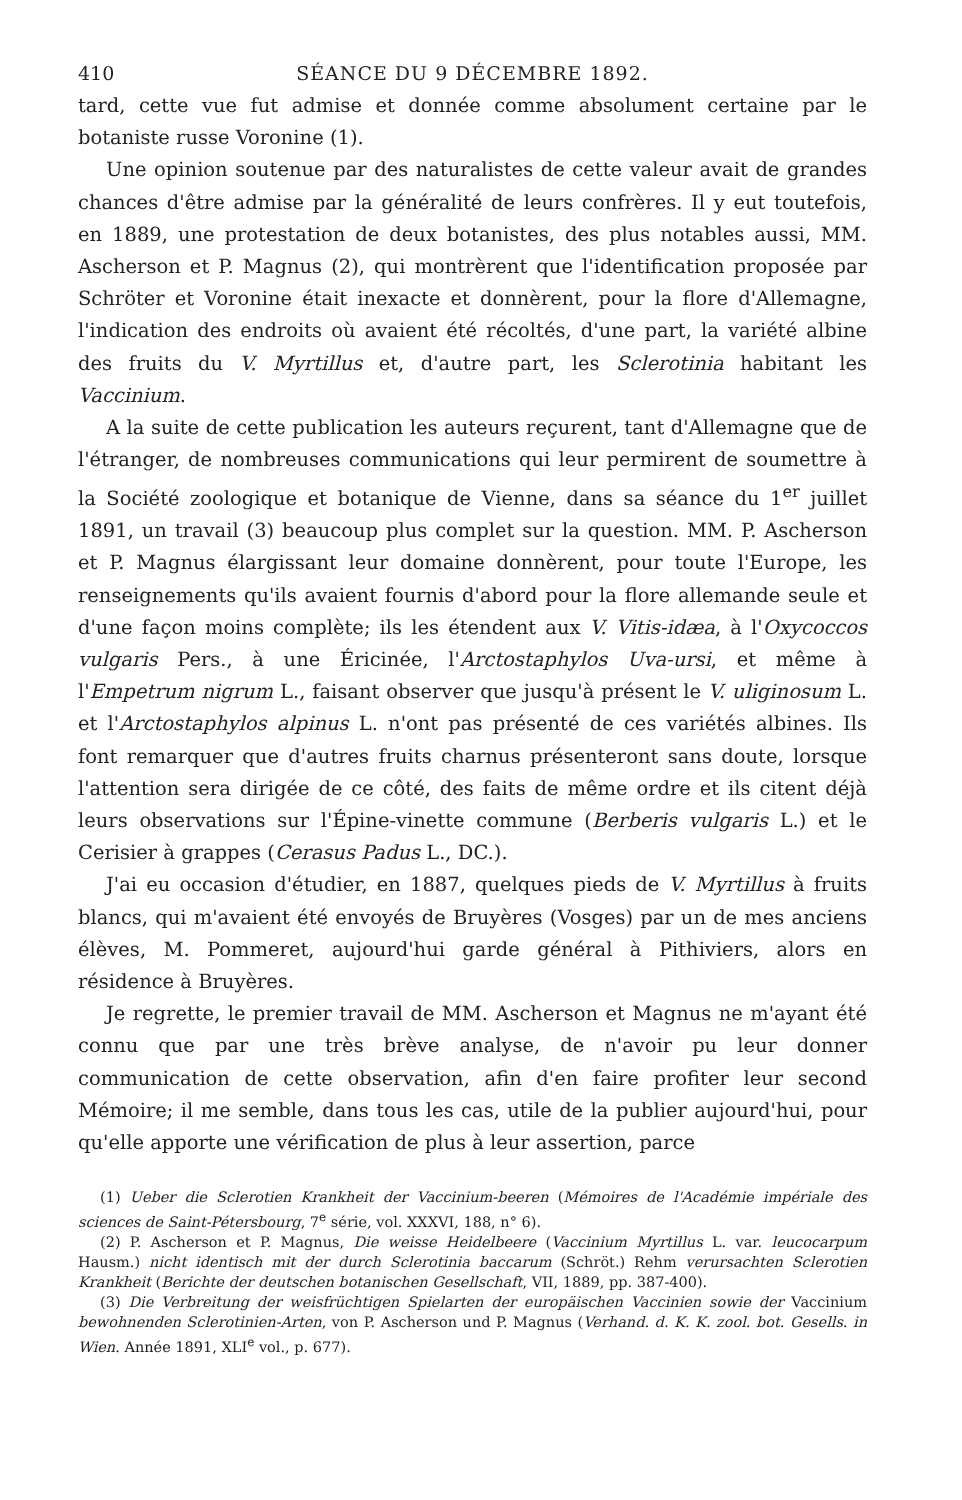410 SÉANCE DU 9 DÉCEMBRE 1892.
tard, cette vue fut admise et donnée comme absolument certaine par le botaniste russe Voronine (1).
Une opinion soutenue par des naturalistes de cette valeur avait de grandes chances d'être admise par la généralité de leurs confrères. Il y eut toutefois, en 1889, une protestation de deux botanistes, des plus notables aussi, MM. Ascherson et P. Magnus (2), qui montrèrent que l'identification proposée par Schröter et Voronine était inexacte et donnèrent, pour la flore d'Allemagne, l'indication des endroits où avaient été récoltés, d'une part, la variété albine des fruits du V. Myrtillus et, d'autre part, les Sclerotinia habitant les Vaccinium.
A la suite de cette publication les auteurs reçurent, tant d'Allemagne que de l'étranger, de nombreuses communications qui leur permirent de soumettre à la Société zoologique et botanique de Vienne, dans sa séance du 1<sup>er</sup> juillet 1891, un travail (3) beaucoup plus complet sur la question. MM. P. Ascherson et P. Magnus élargissant leur domaine donnèrent, pour toute l'Europe, les renseignements qu'ils avaient fournis d'abord pour la flore allemande seule et d'une façon moins complète; ils les étendent aux V. Vitis-idæa, à l'Oxycoccos vulgaris Pers., à une Éricinée, l'Arctostaphylos Uva-ursi, et même à l'Empetrum nigrum L., faisant observer que jusqu'à présent le V. uliginosum L. et l'Arctostaphylos alpinus L. n'ont pas présenté de ces variétés albines. Ils font remarquer que d'autres fruits charnus présenteront sans doute, lorsque l'attention sera dirigée de ce côté, des faits de même ordre et ils citent déjà leurs observations sur l'Épine-vinette commune (Berberis vulgaris L.) et le Cerisier à grappes (Cerasus Padus L., DC.).
J'ai eu occasion d'étudier, en 1887, quelques pieds de V. Myrtillus à fruits blancs, qui m'avaient été envoyés de Bruyères (Vosges) par un de mes anciens élèves, M. Pommeret, aujourd'hui garde général à Pithiviers, alors en résidence à Bruyères.
Je regrette, le premier travail de MM. Ascherson et Magnus ne m'ayant été connu que par une très brève analyse, de n'avoir pu leur donner communication de cette observation, afin d'en faire profiter leur second Mémoire; il me semble, dans tous les cas, utile de la publier aujourd'hui, pour qu'elle apporte une vérification de plus à leur assertion, parce
(1) Ueber die Sclerotien Krankheit der Vaccinium-beeren (Mémoires de l'Académie impériale des sciences de Saint-Pétersbourg, 7<sup>e</sup> série, vol. XXXVI, 188, n° 6).
(2) P. Ascherson et P. Magnus, Die weisse Heidelbeere (Vaccinium Myrtillus L. var. leucocarpum Hausm.) nicht identisch mit der durch Sclerotinia baccarum (Schröt.) Rehm verursachten Sclerotien Krankheit (Berichte der deutschen botanischen Gesellschaft, VII, 1889, pp. 387-400).
(3) Die Verbreitung der weisfrüchtigen Spielarten der europäischen Vaccinien sowie der Vaccinium bewohnenden Sclerotinien-Arten, von P. Ascherson und P. Magnus (Verhand. d. K. K. zool. bot. Gesells. in Wien. Année 1891, XLI<sup>e</sup> vol., p. 677).